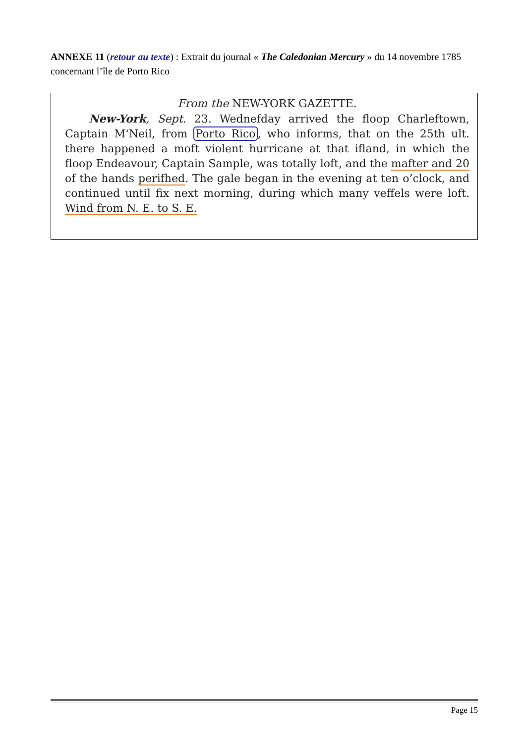ANNEXE 11 (retour au texte) : Extrait du journal « The Caledonian Mercury » du 14 novembre 1785 concernant l’île de Porto Rico
From the NEW-YORK GAZETTE.
New-York, Sept. 23. Wednefday arrived the floop Charleftown, Captain M‘Neil, from Porto Rico, who informs, that on the 25th ult. there happened a moft violent hurricane at that ifland, in which the floop Endeavour, Captain Sample, was totally loft, and the mafter and 20 of the hands perifhed. The gale began in the evening at ten o’clock, and continued until fix next morning, during which many veffels were loft. Wind from N. E. to S. E.
Page 15